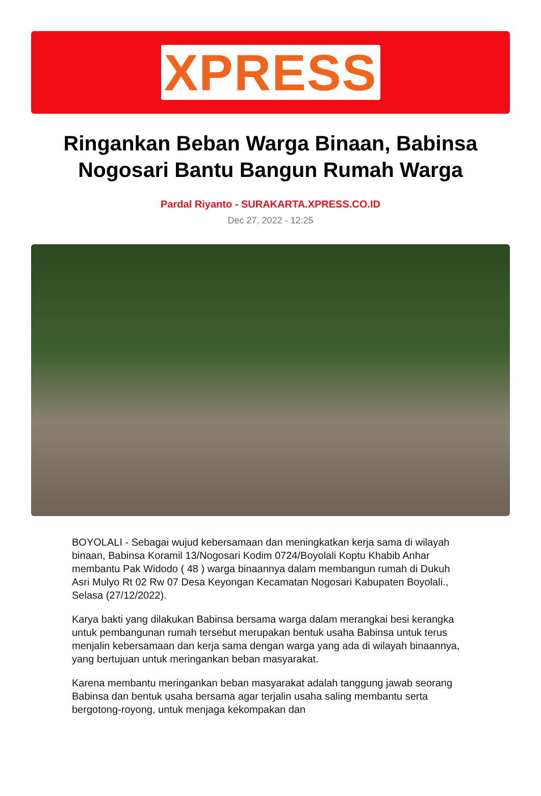XPRESS
Ringankan Beban Warga Binaan, Babinsa Nogosari Bantu Bangun Rumah Warga
Pardal Riyanto - SURAKARTA.XPRESS.CO.ID
Dec 27, 2022 - 12:25
BOYOLALI - Sebagai wujud kebersamaan dan meningkatkan kerja sama di wilayah binaan, Babinsa Koramil 13/Nogosari Kodim 0724/Boyolali Koptu Khabib Anhar membantu Pak Widodo ( 48 ) warga binaannya dalam membangun rumah di Dukuh Asri Mulyo Rt 02 Rw 07 Desa Keyongan Kecamatan Nogosari Kabupaten Boyolali., Selasa (27/12/2022).
Karya bakti yang dilakukan Babinsa bersama warga dalam merangkai besi kerangka untuk pembangunan rumah tersebut merupakan bentuk usaha Babinsa untuk terus menjalin kebersamaan dan kerja sama dengan warga yang ada di wilayah binaannya, yang bertujuan untuk meringankan beban masyarakat.
Karena membantu meringankan beban masyarakat adalah tanggung jawab seorang Babinsa dan bentuk usaha bersama agar terjalin usaha saling membantu serta bergotong-royong, untuk menjaga kekompakan dan